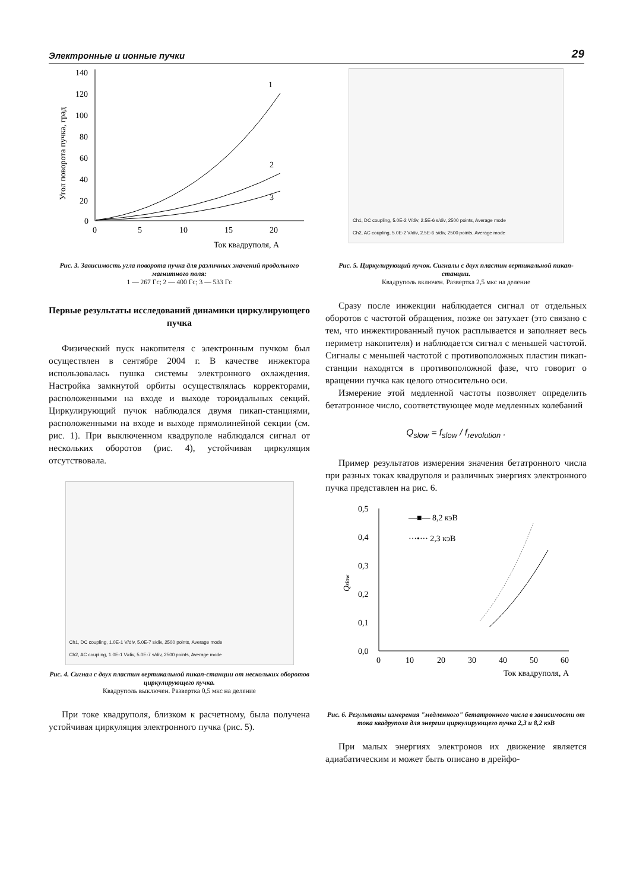Электронные и ионные пучки 29
140
120
100
80
60
40
20
0
0
5
10
15
20
Ток квадруполя, А
Угол поворота пучка, град
1
2
3
Рис. 3. Зависимость угла поворота пучка для различных значений продольного магнитного поля:
1 — 267 Гс; 2 — 400 Гс; 3 — 533 Гс
Первые результаты исследований динамики циркулирующего пучка
Физический пуск накопителя с электронным пучком был осуществлен в сентябре 2004 г. В качестве инжектора использовалась пушка системы электронного охлаждения. Настройка замкнутой орбиты осуществлялась корректорами, расположенными на входе и выходе тороидальных секций. Циркулирующий пучок наблюдался двумя пикап-станциями, расположенными на входе и выходе прямолинейной секции (см. рис. 1). При выключенном квадруполе наблюдался сигнал от нескольких оборотов (рис. 4), устойчивая циркуляция отсутствовала.
Ch1, DC coupling, 1.0E-1 V/div, 5.0E-7 s/div, 2500 points, Average mode
Ch2, AC coupling, 1.0E-1 V/div, 5.0E-7 s/div, 2500 points, Average mode
Рис. 4. Сигнал с двух пластин вертикальной пикап-станции от нескольких оборотов циркулирующего пучка.
Квадруполь выключен. Развертка 0,5 мкс на деление
При токе квадруполя, близком к расчетному, была получена устойчивая циркуляция электронного пучка (рис. 5).
Ch1, DC coupling, 5.0E-2 V/div, 2.5E-6 s/div, 2500 points, Average mode
Ch2, AC coupling, 5.0E-2 V/div, 2.5E-6 s/div, 2500 points, Average mode
Рис. 5. Циркулирующий пучок. Сигналы с двух пластин вертикальной пикап-станции.
Квадруполь включен. Развертка 2,5 мкс на деление
Сразу после инжекции наблюдается сигнал от отдельных оборотов с частотой обращения, позже он затухает (это связано с тем, что инжектированный пучок расплывается и заполняет весь периметр накопителя) и наблюдается сигнал с меньшей частотой. Сигналы с меньшей частотой с противоположных пластин пикап-станции находятся в противоположной фазе, что говорит о вращении пучка как целого относительно оси.
Измерение этой медленной частоты позволяет определить бетатронное число, соответствующее моде медленных колебаний
Q<sub>slow</sub> = f<sub>slow</sub> / f<sub>revolution</sub> .
Пример результатов измерения значения бетатронного числа при разных токах квадруполя и различных энергиях электронного пучка представлен на рис. 6.
0,5
0,4
0,3
0,2
0,1
0,0
0
10
20
30
40
50
60
Ток квадруполя, А
Qslow
—■— 8,2 кэВ
···•··· 2,3 кэВ
Рис. 6. Результаты измерения "медленного" бетатронного числа в зависимости от тока квадруполя для энергии циркулирующего пучка 2,3 и 8,2 кэВ
При малых энергиях электронов их движение является адиабатическим и может быть описано в дрейфо-